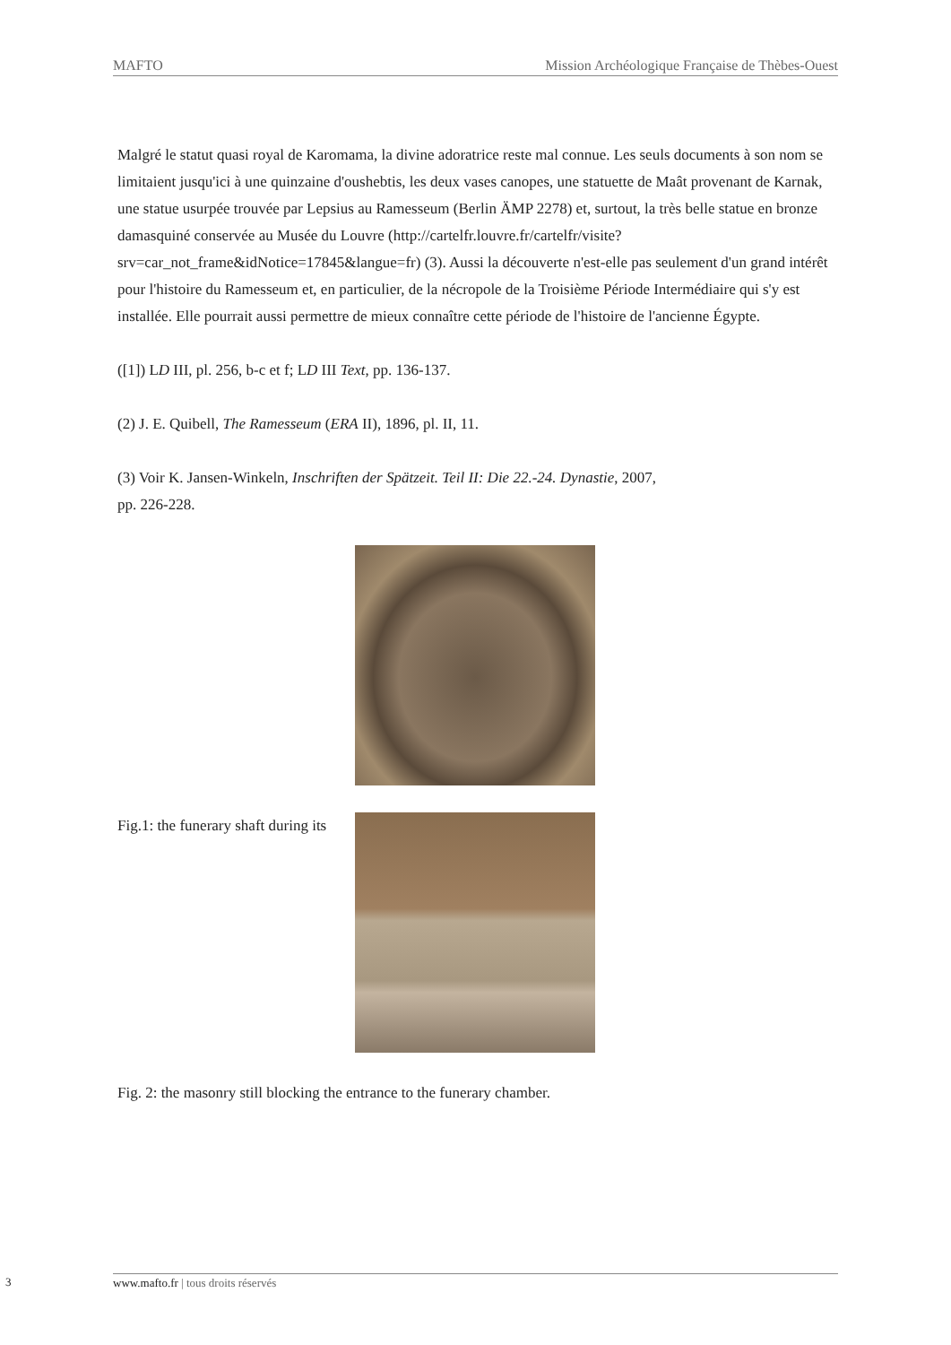MAFTO Mission Archéologique Française de Thèbes-Ouest
Malgré le statut quasi royal de Karomama, la divine adoratrice reste mal connue. Les seuls documents à son nom se limitaient jusqu'ici à une quinzaine d'oushebtis, les deux vases canopes, une statuette de Maât provenant de Karnak, une statue usurpée trouvée par Lepsius au Ramesseum (Berlin ÄMP 2278) et, surtout, la très belle statue en bronze damasquiné conservée au Musée du Louvre (http://cartelfr.louvre.fr/cartelfr/visite?srv=car_not_frame&idNotice=17845&langue=fr) (3). Aussi la découverte n'est-elle pas seulement d'un grand intérêt pour l'histoire du Ramesseum et, en particulier, de la nécropole de la Troisième Période Intermédiaire qui s'y est installée. Elle pourrait aussi permettre de mieux connaître cette période de l'histoire de l'ancienne Égypte.
([1]) LD III, pl. 256, b-c et f; LD III Text, pp. 136-137.
(2) J. E. Quibell, The Ramesseum (ERA II), 1896, pl. II, 11.
(3) Voir K. Jansen-Winkeln, Inschriften der Spätzeit. Teil II: Die 22.-24. Dynastie, 2007,
pp. 226-228.
Fig.1: the funerary shaft during its
Fig. 2: the masonry still blocking the entrance to the funerary chamber.
3 www.mafto.fr | tous droits réservés